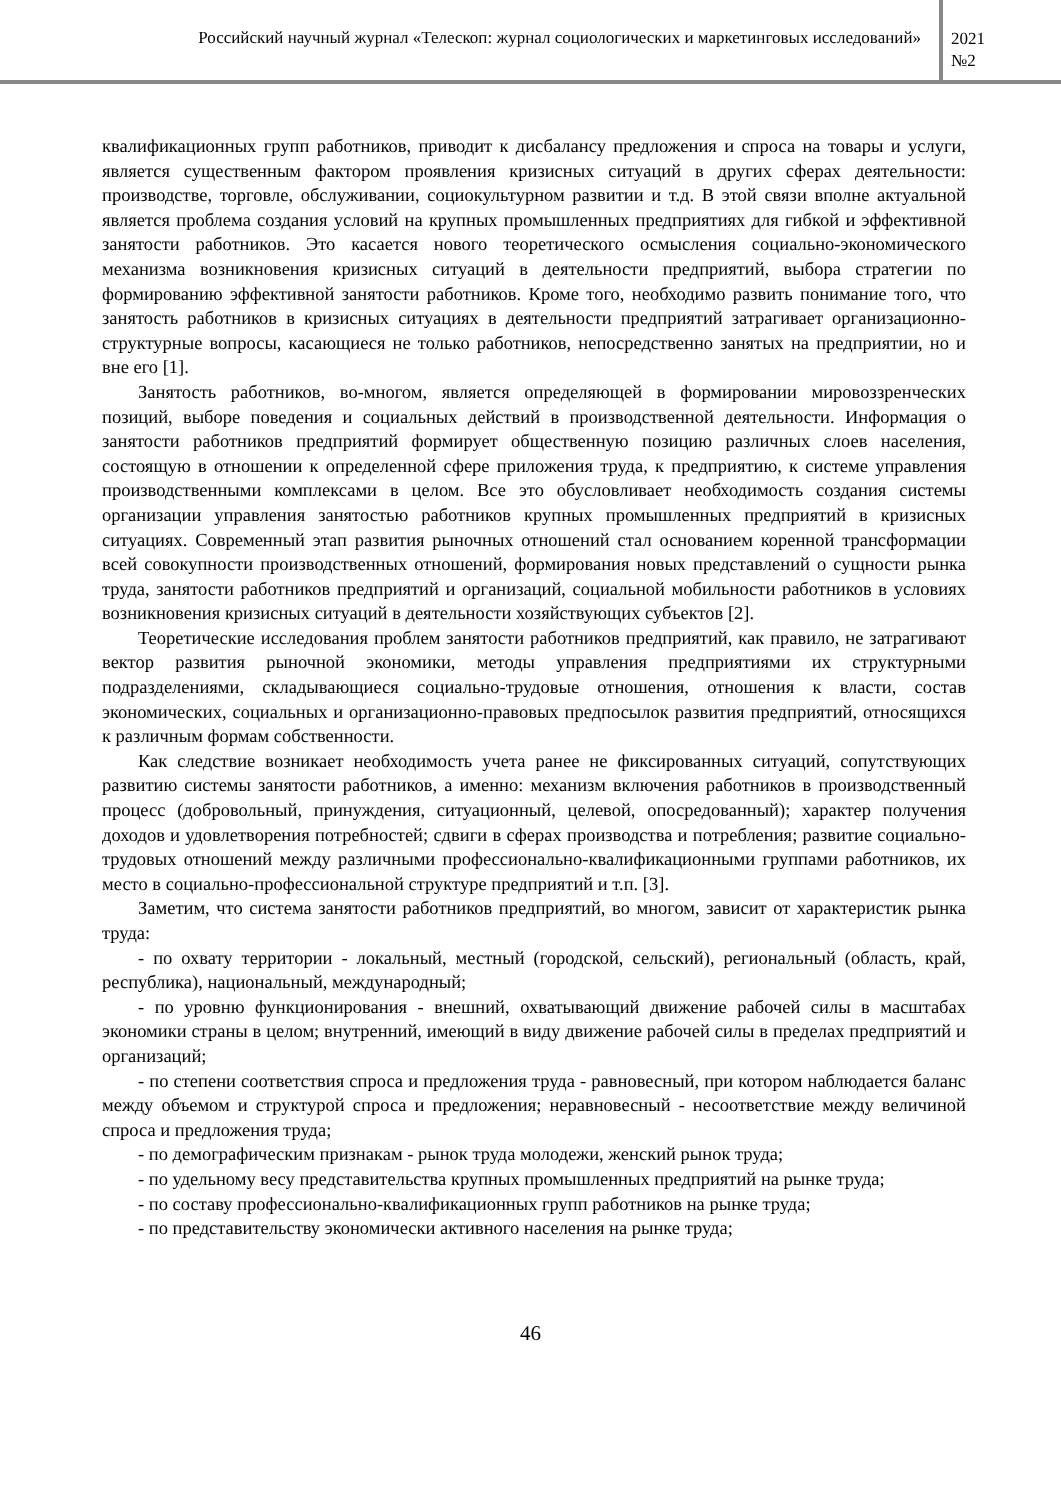Российский научный журнал «Телескоп: журнал социологических и маркетинговых исследований»
2021
№2
квалификационных групп работников, приводит к дисбалансу предложения и спроса на товары и услуги, является существенным фактором проявления кризисных ситуаций в других сферах деятельности: производстве, торговле, обслуживании, социокультурном развитии и т.д. В этой связи вполне актуальной является проблема создания условий на крупных промышленных предприятиях для гибкой и эффективной занятости работников. Это касается нового теоретического осмысления социально-экономического механизма возникновения кризисных ситуаций в деятельности предприятий, выбора стратегии по формированию эффективной занятости работников. Кроме того, необходимо развить понимание того, что занятость работников в кризисных ситуациях в деятельности предприятий затрагивает организационно-структурные вопросы, касающиеся не только работников, непосредственно занятых на предприятии, но и вне его [1].
Занятость работников, во-многом, является определяющей в формировании мировоззренческих позиций, выборе поведения и социальных действий в производственной деятельности. Информация о занятости работников предприятий формирует общественную позицию различных слоев населения, состоящую в отношении к определенной сфере приложения труда, к предприятию, к системе управления производственными комплексами в целом. Все это обусловливает необходимость создания системы организации управления занятостью работников крупных промышленных предприятий в кризисных ситуациях. Современный этап развития рыночных отношений стал основанием коренной трансформации всей совокупности производственных отношений, формирования новых представлений о сущности рынка труда, занятости работников предприятий и организаций, социальной мобильности работников в условиях возникновения кризисных ситуаций в деятельности хозяйствующих субъектов [2].
Теоретические исследования проблем занятости работников предприятий, как правило, не затрагивают вектор развития рыночной экономики, методы управления предприятиями их структурными подразделениями, складывающиеся социально-трудовые отношения, отношения к власти, состав экономических, социальных и организационно-правовых предпосылок развития предприятий, относящихся к различным формам собственности.
Как следствие возникает необходимость учета ранее не фиксированных ситуаций, сопутствующих развитию системы занятости работников, а именно: механизм включения работников в производственный процесс (добровольный, принуждения, ситуационный, целевой, опосредованный); характер получения доходов и удовлетворения потребностей; сдвиги в сферах производства и потребления; развитие социально-трудовых отношений между различными профессионально-квалификационными группами работников, их место в социально-профессиональной структуре предприятий и т.п. [3].
Заметим, что система занятости работников предприятий, во многом, зависит от характеристик рынка труда:
- по охвату территории - локальный, местный (городской, сельский), региональный (область, край, республика), национальный, международный;
- по уровню функционирования - внешний, охватывающий движение рабочей силы в масштабах экономики страны в целом; внутренний, имеющий в виду движение рабочей силы в пределах предприятий и организаций;
- по степени соответствия спроса и предложения труда - равновесный, при котором наблюдается баланс между объемом и структурой спроса и предложения; неравновесный - несоответствие между величиной спроса и предложения труда;
- по демографическим признакам - рынок труда молодежи, женский рынок труда;
- по удельному весу представительства крупных промышленных предприятий на рынке труда;
- по составу профессионально-квалификационных групп работников на рынке труда;
- по представительству экономически активного населения на рынке труда;
46